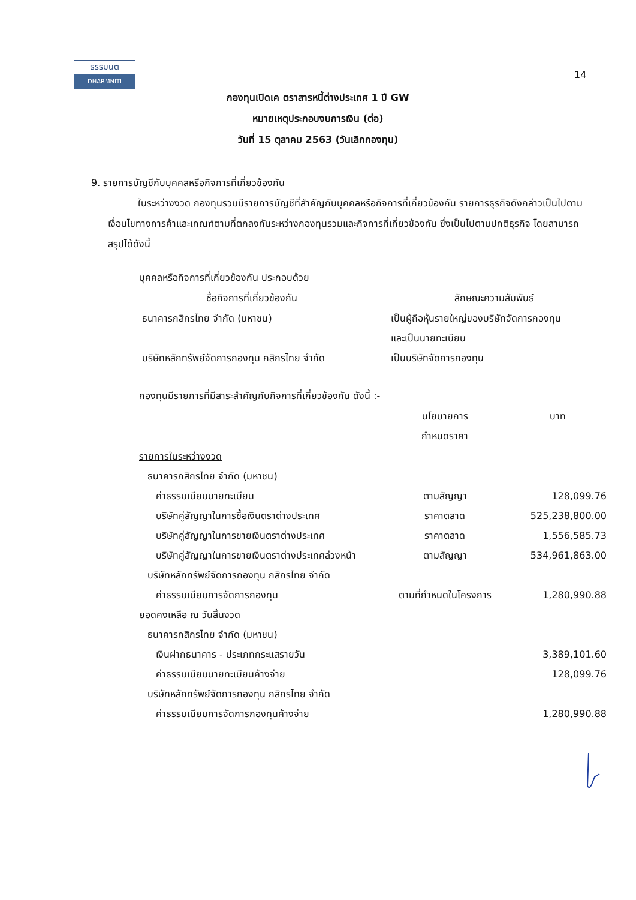ธรรมนิติ
DHARMNITI
14
กองทุนเปิดเค ตราสารหนี้ต่างประเทศ 1 ปี GW
หมายเหตุประกอบงบการเงิน (ต่อ)
วันที่ 15 ตุลาคม 2563 (วันเลิกกองทุน)
9. รายการบัญชีกับบุคคลหรือกิจการที่เกี่ยวข้องกัน
ในระหว่างงวด กองทุนรวมมีรายการบัญชีที่สำคัญกับบุคคลหรือกิจการที่เกี่ยวข้องกัน รายการธุรกิจดังกล่าวเป็นไปตามเงื่อนไขทางการค้าและเกณฑ์ตามที่ตกลงกันระหว่างกองทุนรวมและกิจการที่เกี่ยวข้องกัน ซึ่งเป็นไปตามปกติธุรกิจ โดยสามารถสรุปได้ดังนี้
บุคคลหรือกิจการที่เกี่ยวข้องกัน ประกอบด้วย
| ชื่อกิจการที่เกี่ยวข้องกัน | | ลักษณะความสัมพันธ์ |
| --- | --- | --- |
| ธนาคารกสิกรไทย จำกัด (มหาชน) | | เป็นผู้ถือหุ้นรายใหญ่ของบริษัทจัดการกองทุน และเป็นนายทะเบียน |
| บริษัทหลักทรัพย์จัดการกองทุน กสิกรไทย จำกัด | | เป็นบริษัทจัดการกองทุน |
กองทุนมีรายการที่มีสาระสำคัญกับกิจการที่เกี่ยวข้องกัน ดังนี้ :-
| | นโยบายการ กำหนดราคา | | บาท |
| --- | --- | --- | --- |
| รายการในระหว่างงวด | | | |
| ธนาคารกสิกรไทย จำกัด (มหาชน) | | | |
| ค่าธรรมเนียมนายทะเบียน | ตามสัญญา | | 128,099.76 |
| บริษัทคู่สัญญาในการซื้อเงินตราต่างประเทศ | ราคาตลาด | | 525,238,800.00 |
| บริษัทคู่สัญญาในการขายเงินตราต่างประเทศ | ราคาตลาด | | 1,556,585.73 |
| บริษัทคู่สัญญาในการขายเงินตราต่างประเทศล่วงหน้า | ตามสัญญา | | 534,961,863.00 |
| บริษัทหลักทรัพย์จัดการกองทุน กสิกรไทย จำกัด | | | |
| ค่าธรรมเนียมการจัดการกองทุน | ตามที่กำหนดในโครงการ | | 1,280,990.88 |
| ยอดคงเหลือ ณ วันสิ้นงวด | | | |
| ธนาคารกสิกรไทย จำกัด (มหาชน) | | | |
| เงินฝากธนาคาร - ประเภทกระแสรายวัน | | | 3,389,101.60 |
| ค่าธรรมเนียมนายทะเบียนค้างจ่าย | | | 128,099.76 |
| บริษัทหลักทรัพย์จัดการกองทุน กสิกรไทย จำกัด | | | |
| ค่าธรรมเนียมการจัดการกองทุนค้างจ่าย | | | 1,280,990.88 |